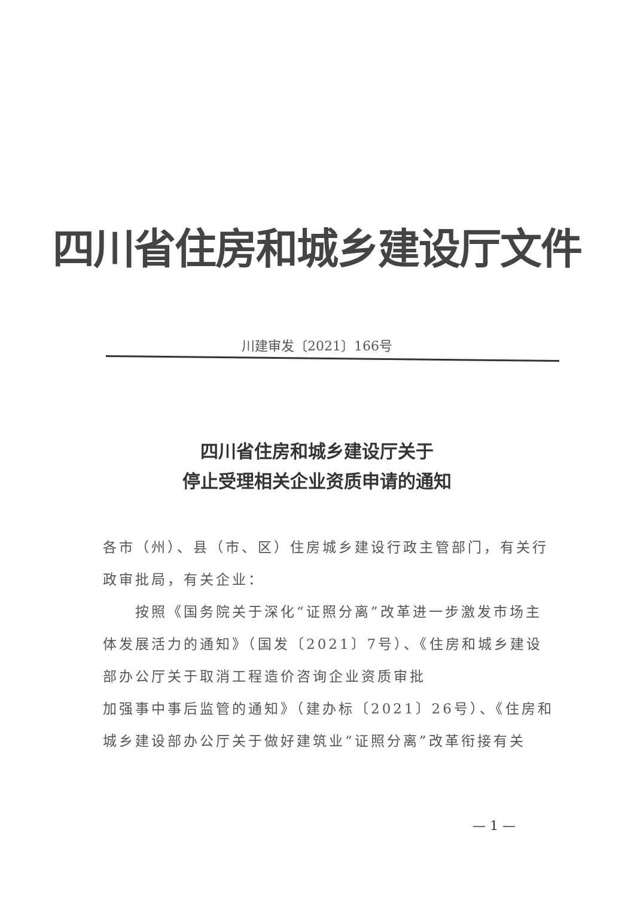四川省住房和城乡建设厅文件
川建审发〔2021〕166号
四川省住房和城乡建设厅关于
停止受理相关企业资质申请的通知
各市（州）、县（市、区）住房城乡建设行政主管部门，有关行政审批局，有关企业：
  按照《国务院关于深化“证照分离”改革进一步激发市场主体发展活力的通知》（国发〔2021〕7号）、《住房和城乡建设部办公厅关于取消工程造价咨询企业资质审批
加强事中事后监管的通知》（建办标〔2021〕26号）、《住房和城乡建设部办公厅关于做好建筑业“证照分离”改革衔接有关
— 1 —